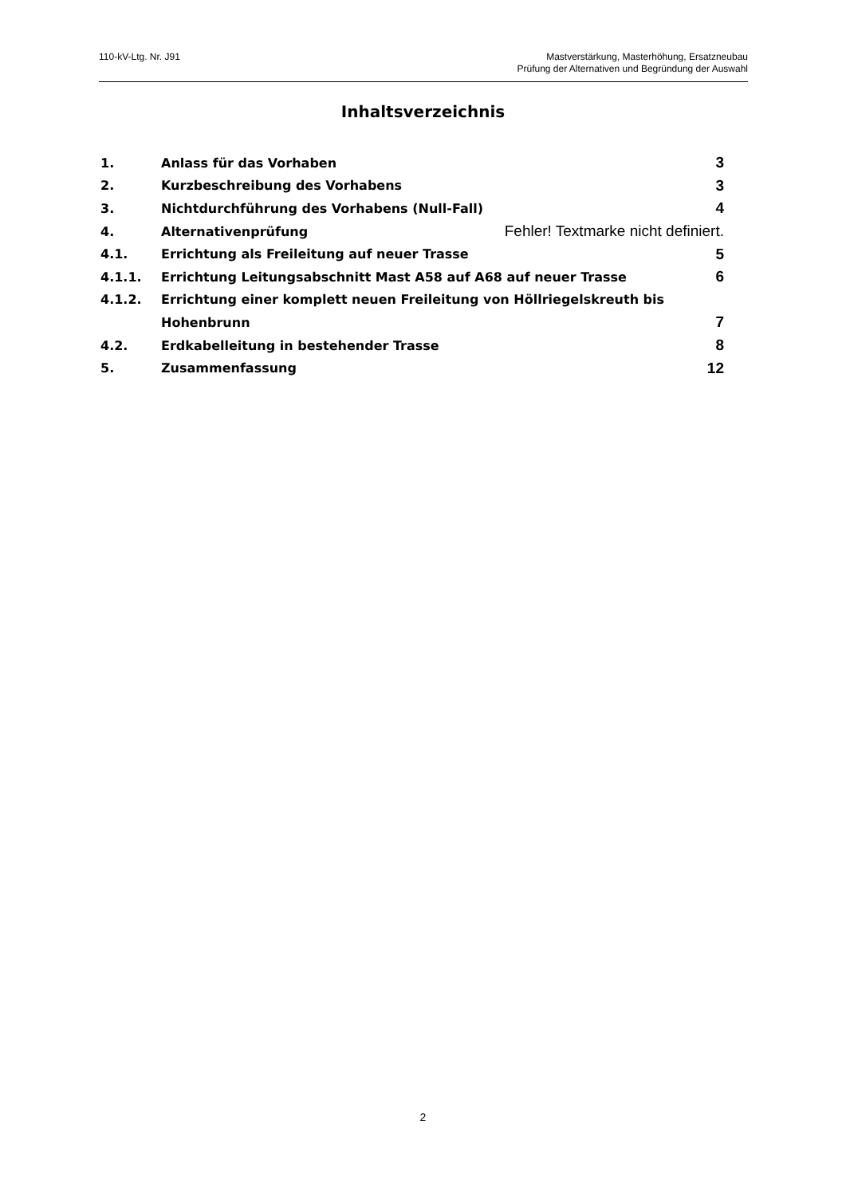110-kV-Ltg. Nr. J91
Mastverstärkung, Masterhöhung, Ersatzneubau
Prüfung der Alternativen und Begründung der Auswahl
Inhaltsverzeichnis
1. Anlass für das Vorhaben 3
2. Kurzbeschreibung des Vorhabens 3
3. Nichtdurchführung des Vorhabens (Null-Fall) 4
4. Alternativenprüfung Fehler! Textmarke nicht definiert.
4.1. Errichtung als Freileitung auf neuer Trasse 5
4.1.1. Errichtung Leitungsabschnitt Mast A58 auf A68 auf neuer Trasse 6
4.1.2. Errichtung einer komplett neuen Freileitung von Höllriegelskreuth bis
Hohenbrunn 7
4.2. Erdkabelleitung in bestehender Trasse 8
5. Zusammenfassung 12
2